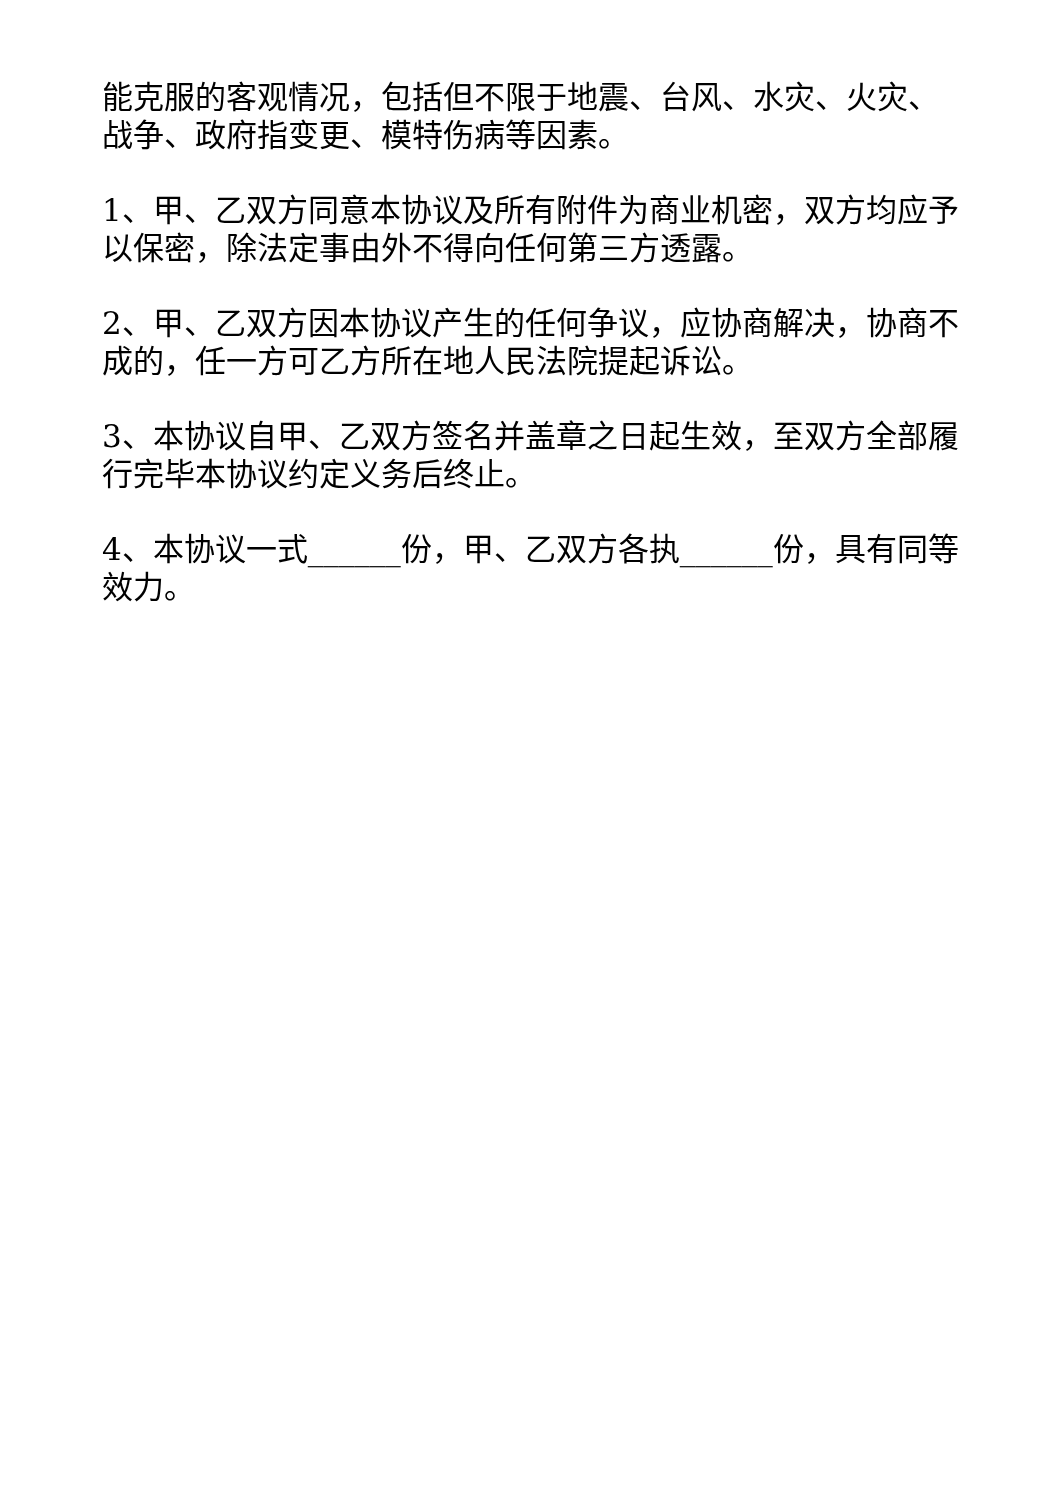能克服的客观情况，包括但不限于地震、台风、水灾、火灾、战争、政府指变更、模特伤病等因素。
1、甲、乙双方同意本协议及所有附件为商业机密，双方均应予以保密，除法定事由外不得向任何第三方透露。
2、甲、乙双方因本协议产生的任何争议，应协商解决，协商不成的，任一方可乙方所在地人民法院提起诉讼。
3、本协议自甲、乙双方签名并盖章之日起生效，至双方全部履行完毕本协议约定义务后终止。
4、本协议一式______份，甲、乙双方各执______份，具有同等效力。